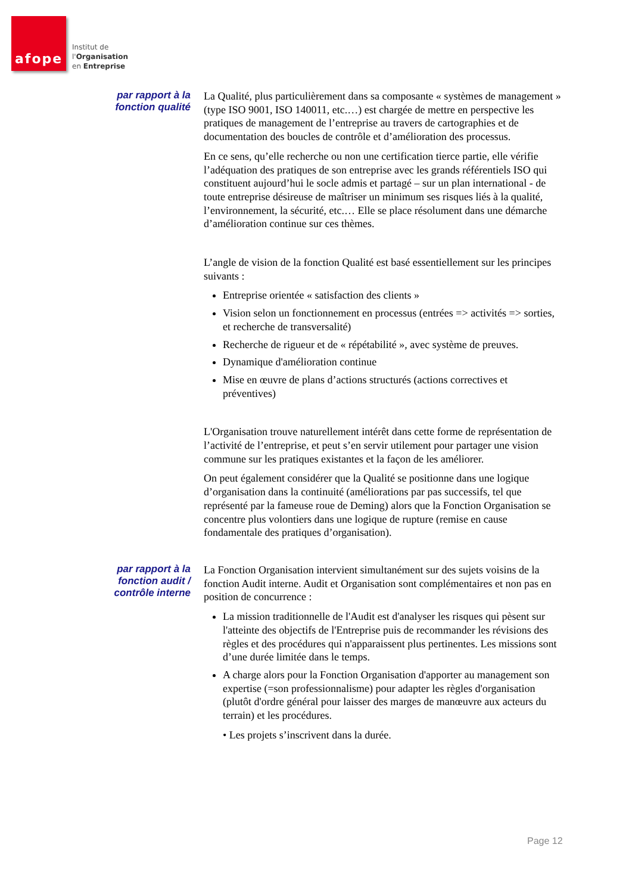afope
Institut de
l'Organisation
en Entreprise
par rapport à la fonction qualité
La Qualité, plus particulièrement dans sa composante « systèmes de management » (type ISO 9001, ISO 140011, etc.…) est chargée de mettre en perspective les pratiques de management de l’entreprise au travers de cartographies et de documentation des boucles de contrôle et d’amélioration des processus.
En ce sens, qu’elle recherche ou non une certification tierce partie, elle vérifie l’adéquation des pratiques de son entreprise avec les grands référentiels ISO qui constituent aujourd’hui le socle admis et partagé – sur un plan international - de toute entreprise désireuse de maîtriser un minimum ses risques liés à la qualité, l’environnement, la sécurité, etc.… Elle se place résolument dans une démarche d’amélioration continue sur ces thèmes.
L’angle de vision de la fonction Qualité est basé essentiellement sur les principes suivants :
Entreprise orientée « satisfaction des clients »
Vision selon un fonctionnement en processus (entrées => activités => sorties, et recherche de transversalité)
Recherche de rigueur et de « répétabilité », avec système de preuves.
Dynamique d'amélioration continue
Mise en œuvre de plans d’actions structurés (actions correctives et préventives)
L'Organisation trouve naturellement intérêt dans cette forme de représentation de l’activité de l’entreprise, et peut s’en servir utilement pour partager une vision commune sur les pratiques existantes et la façon de les améliorer.
On peut également considérer que la Qualité se positionne dans une logique d’organisation dans la continuité (améliorations par pas successifs, tel que représenté par la fameuse roue de Deming) alors que la Fonction Organisation se concentre plus volontiers dans une logique de rupture (remise en cause fondamentale des pratiques d’organisation).
par rapport à la fonction audit / contrôle interne
La Fonction Organisation intervient simultanément sur des sujets voisins de la fonction Audit interne. Audit et Organisation sont complémentaires et non pas en position de concurrence :
La mission traditionnelle de l'Audit est d'analyser les risques qui pèsent sur l'atteinte des objectifs de l'Entreprise puis de recommander les révisions des règles et des procédures qui n'apparaissent plus pertinentes. Les missions sont d’une durée limitée dans le temps.
A charge alors pour la Fonction Organisation d'apporter au management son expertise (=son professionnalisme) pour adapter les règles d'organisation (plutôt d'ordre général pour laisser des marges de manœuvre aux acteurs du terrain) et les procédures.
• Les projets s’inscrivent dans la durée.
Page 12